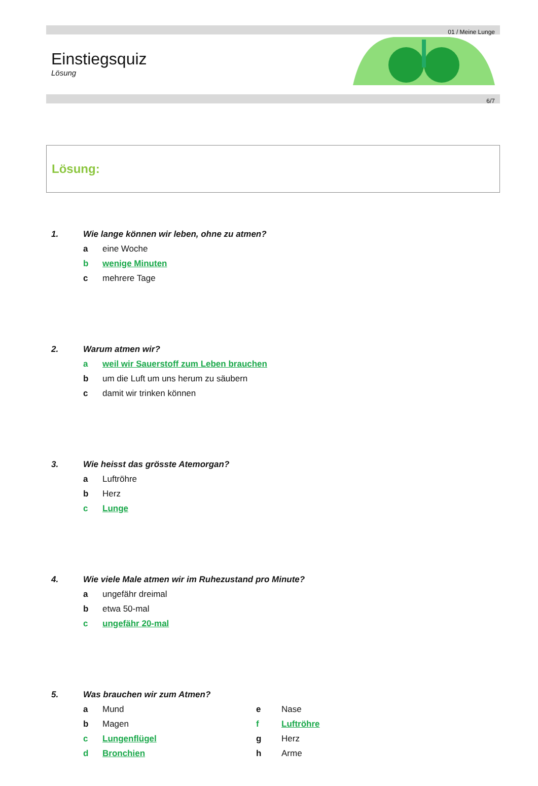01 / Meine Lunge
Einstiegsquiz
Lösung
6/7
Lösung:
1. Wie lange können wir leben, ohne zu atmen?
a eine Woche
b wenige Minuten
c mehrere Tage
2. Warum atmen wir?
a weil wir Sauerstoff zum Leben brauchen
b um die Luft um uns herum zu säubern
c damit wir trinken können
3. Wie heisst das grösste Atemorgan?
a Luftröhre
b Herz
c Lunge
4. Wie viele Male atmen wir im Ruhezustand pro Minute?
a ungefähr dreimal
b etwa 50-mal
c ungefähr 20-mal
5. Was brauchen wir zum Atmen?
a Mund
b Magen
c Lungenflügel
d Bronchien
e Nase
f Luftröhre
g Herz
h Arme